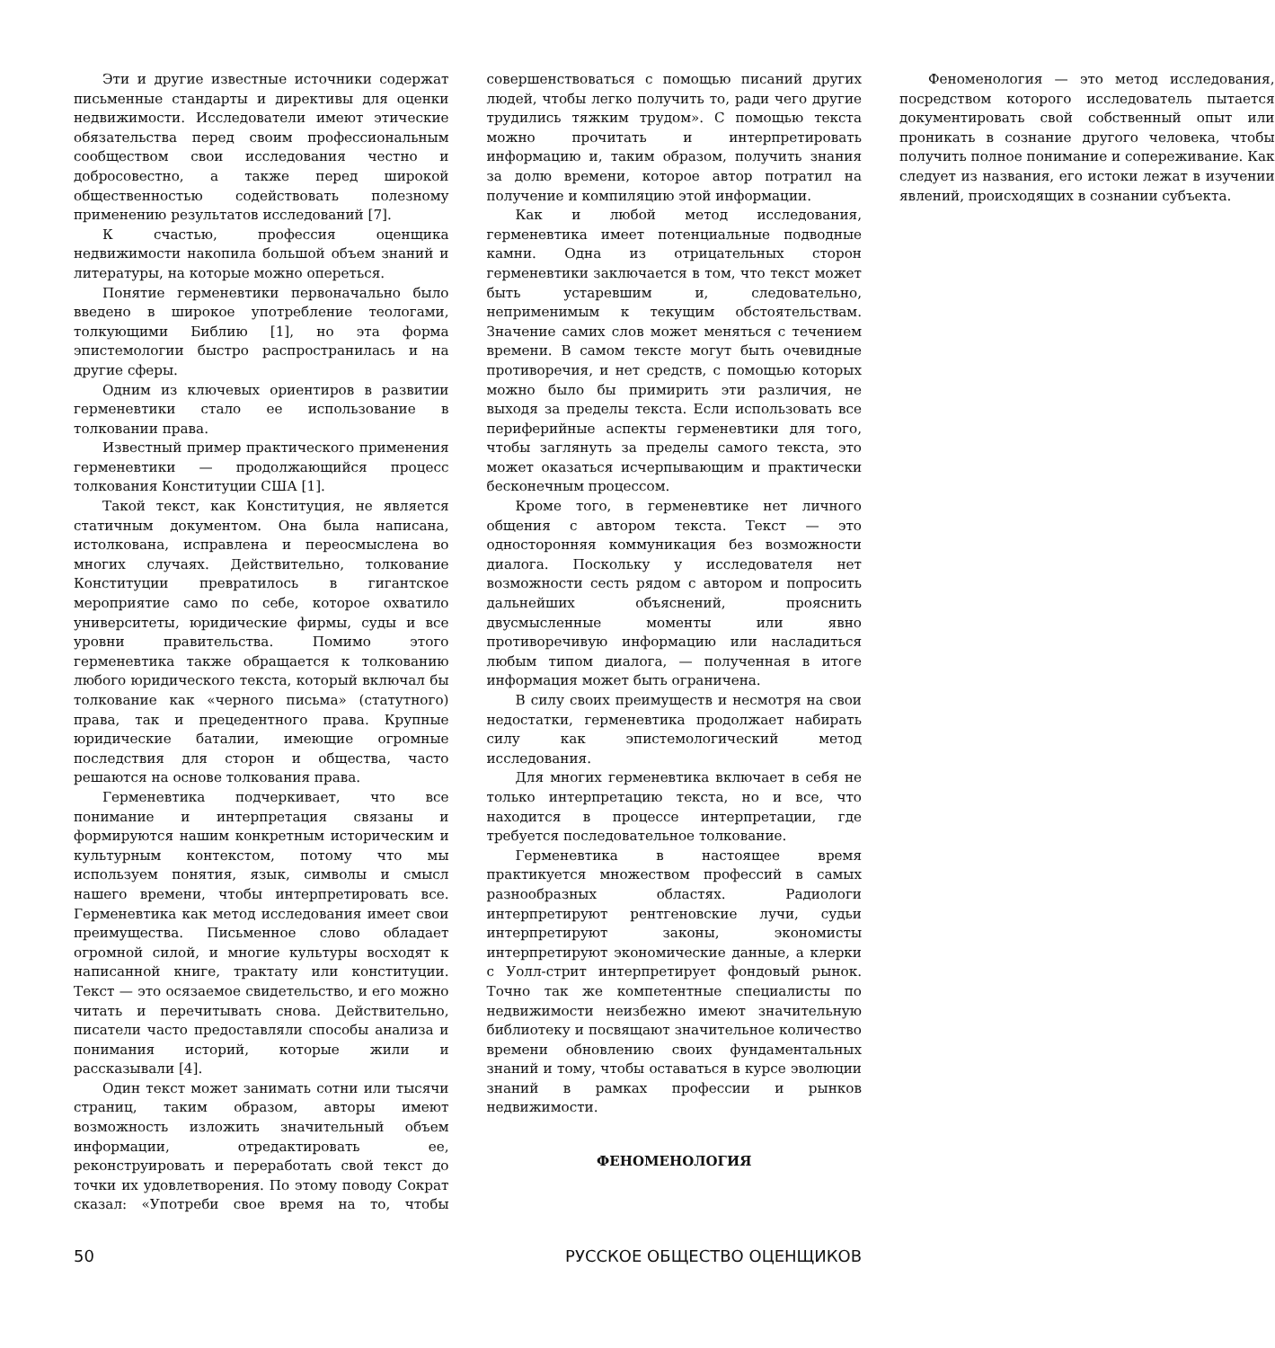Эти и другие известные источники содержат письменные стандарты и директивы для оценки недвижимости. Исследователи имеют этические обязательства перед своим профессиональным сообществом свои исследования честно и добросовестно, а также перед широкой общественностью содействовать полезному применению результатов исследований [7].
К счастью, профессия оценщика недвижимости накопила большой объем знаний и литературы, на которые можно опереться.
Понятие герменевтики первоначально было введено в широкое употребление теологами, толкующими Библию [1], но эта форма эпистемологии быстро распространилась и на другие сферы.
Одним из ключевых ориентиров в развитии герменевтики стало ее использование в толковании права.
Известный пример практического применения герменевтики — продолжающийся процесс толкования Конституции США [1].
Такой текст, как Конституция, не является статичным документом. Она была написана, истолкована, исправлена и переосмыслена во многих случаях. Действительно, толкование Конституции превратилось в гигантское мероприятие само по себе, которое охватило университеты, юридические фирмы, суды и все уровни правительства. Помимо этого герменевтика также обращается к толкованию любого юридического текста, который включал бы толкование как «черного письма» (статутного) права, так и прецедентного права. Крупные юридические баталии, имеющие огромные последствия для сторон и общества, часто решаются на основе толкования права.
Герменевтика подчеркивает, что все понимание и интерпретация связаны и формируются нашим конкретным историческим и культурным контекстом, потому что мы используем понятия, язык, символы и смысл нашего времени, чтобы интерпретировать все. Герменевтика как метод исследования имеет свои преимущества. Письменное слово обладает огромной силой, и многие культуры восходят к написанной книге, трактату или конституции. Текст — это осязаемое свидетельство, и его можно читать и перечитывать снова. Действительно, писатели часто предоставляли способы анализа и понимания историй, которые жили и рассказывали [4].
Один текст может занимать сотни или тысячи страниц, таким образом, авторы имеют возможность изложить значительный объем информации, отредактировать ее, реконструировать и переработать свой текст до точки их удовлетворения. По этому поводу Сократ сказал: «Употреби свое время на то, чтобы совершенствоваться с помощью писаний других людей, чтобы легко получить то, ради чего другие трудились тяжким трудом». С помощью текста можно прочитать и интерпретировать информацию и, таким образом, получить знания за долю времени, которое автор потратил на получение и компиляцию этой информации.
Как и любой метод исследования, герменевтика имеет потенциальные подводные камни. Одна из отрицательных сторон герменевтики заключается в том, что текст может быть устаревшим и, следовательно, неприменимым к текущим обстоятельствам. Значение самих слов может меняться с течением времени. В самом тексте могут быть очевидные противоречия, и нет средств, с помощью которых можно было бы примирить эти различия, не выходя за пределы текста. Если использовать все периферийные аспекты герменевтики для того, чтобы заглянуть за пределы самого текста, это может оказаться исчерпывающим и практически бесконечным процессом.
Кроме того, в герменевтике нет личного общения с автором текста. Текст — это односторонняя коммуникация без возможности диалога. Поскольку у исследователя нет возможности сесть рядом с автором и попросить дальнейших объяснений, прояснить двусмысленные моменты или явно противоречивую информацию или насладиться любым типом диалога, — полученная в итоге информация может быть ограничена.
В силу своих преимуществ и несмотря на свои недостатки, герменевтика продолжает набирать силу как эпистемологический метод исследования.
Для многих герменевтика включает в себя не только интерпретацию текста, но и все, что находится в процессе интерпретации, где требуется последовательное толкование.
Герменевтика в настоящее время практикуется множеством профессий в самых разнообразных областях. Радиологи интерпретируют рентгеновские лучи, судьи интерпретируют законы, экономисты интерпретируют экономические данные, а клерки с Уолл-стрит интерпретирует фондовый рынок. Точно так же компетентные специалисты по недвижимости неизбежно имеют значительную библиотеку и посвящают значительное количество времени обновлению своих фундаментальных знаний и тому, чтобы оставаться в курсе эволюции знаний в рамках профессии и рынков недвижимости.
ФЕНОМЕНОЛОГИЯ
Феноменология — это метод исследования, посредством которого исследователь пытается документировать свой собственный опыт или проникать в сознание другого человека, чтобы получить полное понимание и сопереживание. Как следует из названия, его истоки лежат в изучении явлений, происходящих в сознании субъекта.
50 РУССКОЕ ОБЩЕСТВО ОЦЕНЩИКОВ